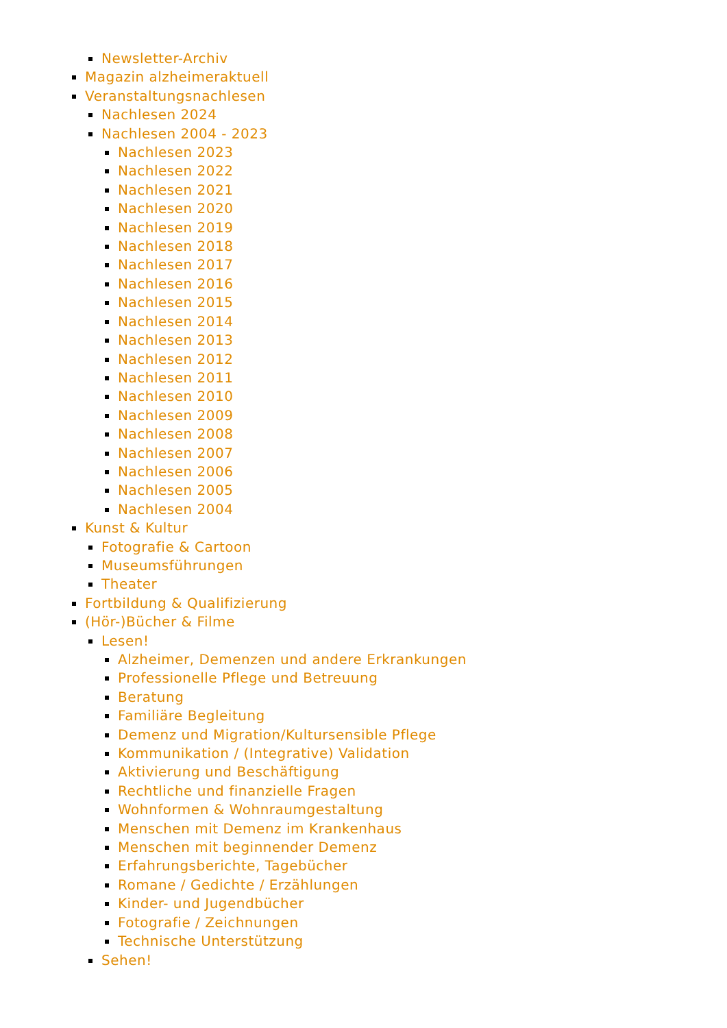Newsletter-Archiv
Magazin alzheimeraktuell
Veranstaltungsnachlesen
Nachlesen 2024
Nachlesen 2004 - 2023
Nachlesen 2023
Nachlesen 2022
Nachlesen 2021
Nachlesen 2020
Nachlesen 2019
Nachlesen 2018
Nachlesen 2017
Nachlesen 2016
Nachlesen 2015
Nachlesen 2014
Nachlesen 2013
Nachlesen 2012
Nachlesen 2011
Nachlesen 2010
Nachlesen 2009
Nachlesen 2008
Nachlesen 2007
Nachlesen 2006
Nachlesen 2005
Nachlesen 2004
Kunst & Kultur
Fotografie & Cartoon
Museumsführungen
Theater
Fortbildung & Qualifizierung
(Hör-)Bücher & Filme
Lesen!
Alzheimer, Demenzen und andere Erkrankungen
Professionelle Pflege und Betreuung
Beratung
Familiäre Begleitung
Demenz und Migration/Kultursensible Pflege
Kommunikation / (Integrative) Validation
Aktivierung und Beschäftigung
Rechtliche und finanzielle Fragen
Wohnformen & Wohnraumgestaltung
Menschen mit Demenz im Krankenhaus
Menschen mit beginnender Demenz
Erfahrungsberichte, Tagebücher
Romane / Gedichte / Erzählungen
Kinder- und Jugendbücher
Fotografie / Zeichnungen
Technische Unterstützung
Sehen!